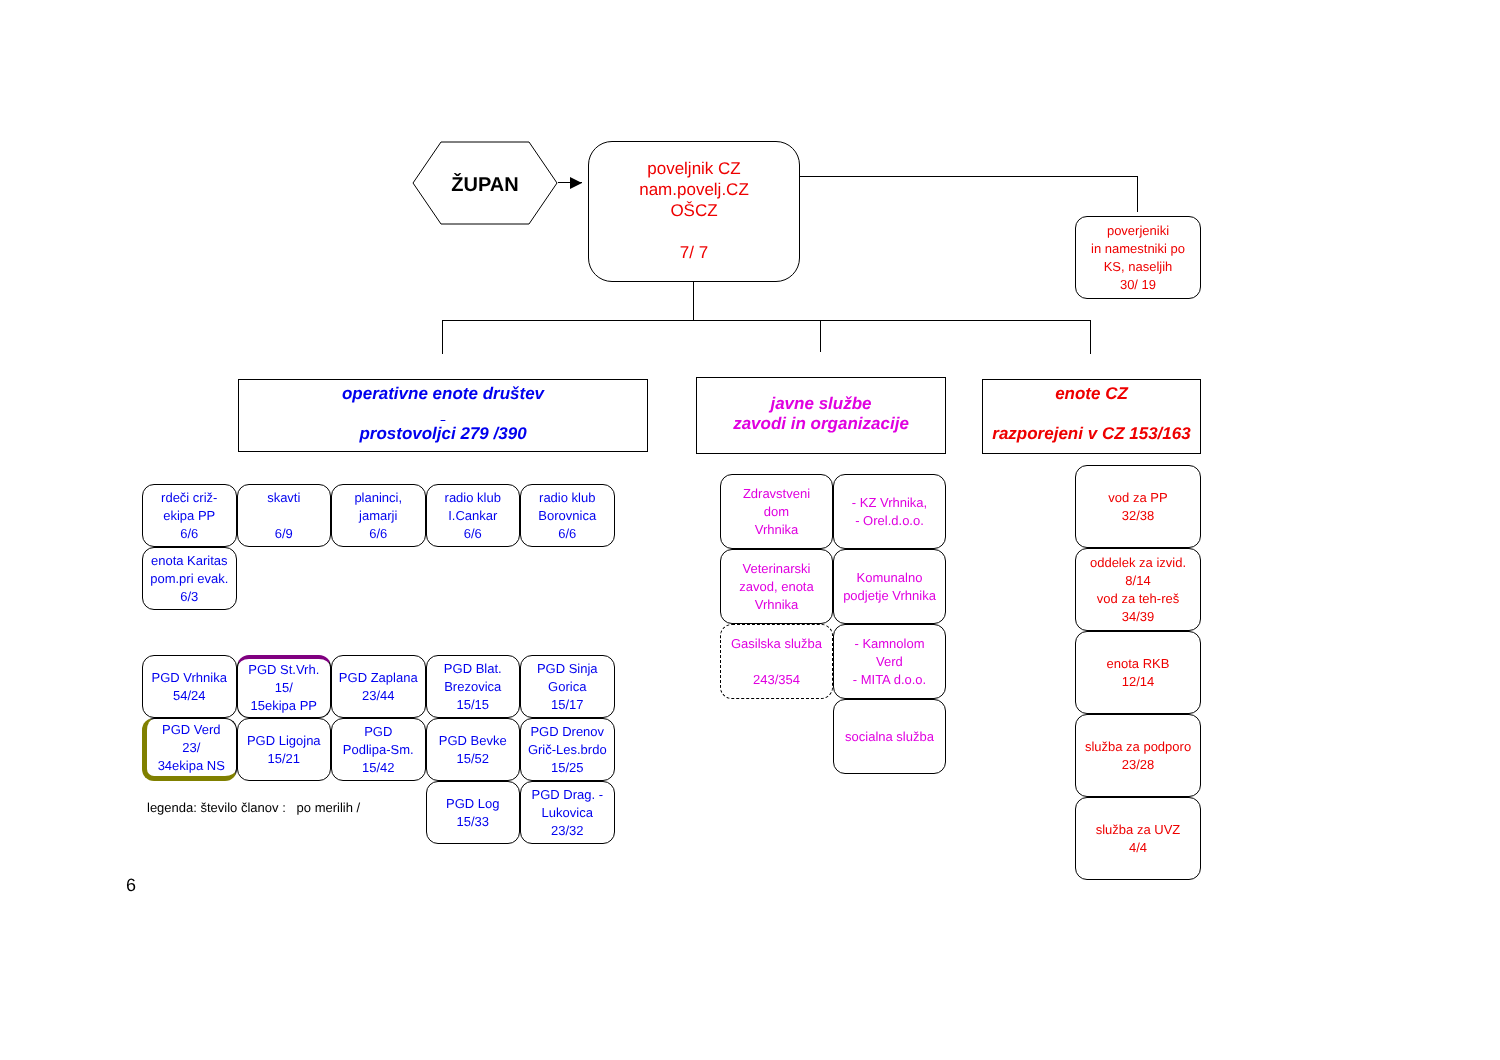ŽUPAN
poveljnik CZ
nam.povelj.CZ
OŠCZ
7/ 7
poverjeniki
in namestniki po
KS, naseljih
30/ 19
operativne enote društev
prostovoljci 279 /390
javne službe
zavodi in organizacije
enote CZ
razporejeni v CZ 153/163
rdeči criž-
ekipa PP
6/6
skavti
6/9
planinci,
jamarji
6/6
radio klub
I.Cankar
6/6
radio klub
Borovnica
6/6
enota Karitas
pom.pri evak.
6/3
PGD Vrhnika
54/24
PGD St.Vrh.
15/
15ekipa PP
PGD Zaplana
23/44
PGD Blat.
Brezovica
15/15
PGD Sinja
Gorica
15/17
PGD Verd
23/
34ekipa NS
PGD Ligojna
15/21
PGD
Podlipa-Sm.
15/42
PGD Bevke
15/52
PGD Drenov
Grič-Les.brdo
15/25
PGD Log
15/33
PGD Drag. -
Lukovica
23/32
Zdravstveni
dom
Vrhnika
- KZ Vrhnika,
- Orel.d.o.o.
Veterinarski
zavod, enota
Vrhnika
Komunalno
podjetje Vrhnika
Gasilska služba
243/354
- Kamnolom
Verd
- MITA d.o.o.
socialna služba
vod za PP
32/38
oddelek za izvid.
8/14
vod za teh-reš
34/39
enota RKB
12/14
služba za podporo
23/28
služba za UVZ
4/4
legenda: število članov : po merilih /
6